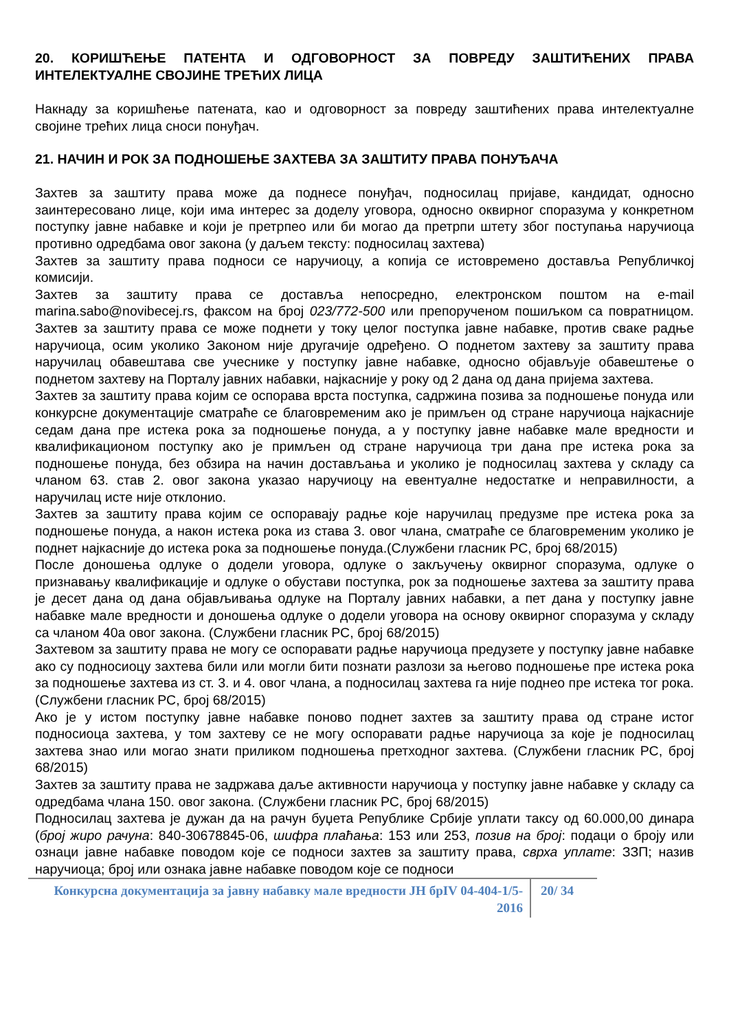20. КОРИШЋЕЊЕ ПАТЕНТА И ОДГОВОРНОСТ ЗА ПОВРЕДУ ЗАШТИЋЕНИХ ПРАВА ИНТЕЛЕКТУАЛНЕ СВОЈИНЕ ТРЕЋИХ ЛИЦА
Накнаду за коришћење патената, као и одговорност за повреду заштићених права интелектуалне својине трећих лица сноси понуђач.
21. НАЧИН И РОК ЗА ПОДНОШЕЊЕ ЗАХТЕВА ЗА ЗАШТИТУ ПРАВА ПОНУЂАЧА
Захтев за заштиту права може да поднесе понуђач, подносилац пријаве, кандидат, односно заинтересовано лице, који има интерес за доделу уговора, односно оквирног споразума у конкретном поступку јавне набавке и који је претрпео или би могао да претрпи штету због поступања наручиоца противно одредбама овог закона (у даљем тексту: подносилац захтева)
Захтев за заштиту права подноси се наручиоцу, а копија се истовремено доставља Републичкој комисији.
Захтев за заштиту права се доставља непосредно, електронском поштом на e-mail marina.sabo@novibecej.rs, факсом на број 023/772-500 или препорученом пошиљком са повратницом. Захтев за заштиту права се може поднети у току целог поступка јавне набавке, против сваке радње наручиоца, осим уколико Законом није другачије одређено. О поднетом захтеву за заштиту права наручилац обавештава све учеснике у поступку јавне набавке, односно објављује обавештење о поднетом захтеву на Порталу јавних набавки, најкасније у року од 2 дана од дана пријема захтева.
Захтев за заштиту права којим се оспорава врста поступка, садржина позива за подношење понуда или конкурсне документације сматраће се благовременим ако је примљен од стране наручиоца најкасније седам дана пре истека рока за подношење понуда, а у поступку јавне набавке мале вредности и квалификационом поступку ако је примљен од стране наручиоца три дана пре истека рока за подношење понуда, без обзира на начин достављања и уколико је подносилац захтева у складу са чланом 63. став 2. овог закона указао наручиоцу на евентуалне недостатке и неправилности, а наручилац исте није отклонио.
Захтев за заштиту права којим се оспоравају радње које наручилац предузме пре истека рока за подношење понуда, а након истека рока из става 3. овог члана, сматраће се благовременим уколико је поднет најкасније до истека рока за подношење понуда.(Службени гласник РС, број 68/2015)
После доношења одлуке о додели уговора, одлуке о закључењу оквирног споразума, одлуке о признавању квалификације и одлуке о обустави поступка, рок за подношење захтева за заштиту права је десет дана од дана објављивања одлуке на Порталу јавних набавки, а пет дана у поступку јавне набавке мале вредности и доношења одлуке о додели уговора на основу оквирног споразума у складу са чланом 40а овог закона. (Службени гласник РС, број 68/2015)
Захтевом за заштиту права не могу се оспоравати радње наручиоца предузете у поступку јавне набавке ако су подносиоцу захтева били или могли бити познати разлози за његово подношење пре истека рока за подношење захтева из ст. 3. и 4. овог члана, а подносилац захтева га није поднео пре истека тог рока. (Службени гласник РС, број 68/2015)
Ако је у истом поступку јавне набавке поново поднет захтев за заштиту права од стране истог подносиоца захтева, у том захтеву се не могу оспоравати радње наручиоца за које је подносилац захтева знао или могао знати приликом подношења претходног захтева. (Службени гласник РС, број 68/2015)
Захтев за заштиту права не задржава даље активности наручиоца у поступку јавне набавке у складу са одредбама члана 150. овог закона. (Службени гласник РС, број 68/2015)
Подносилац захтева је дужан да на рачун буџета Републике Србије уплати таксу од 60.000,00 динара (број жиро рачуна: 840-30678845-06, шифра плаћања: 153 или 253, позив на број: подаци о броју или ознаци јавне набавке поводом које се подноси захтев за заштиту права, сврха уплате: ЗЗП; назив наручиоца; број или ознака јавне набавке поводом које се подноси
Конкурсна документација за јавну набавку мале вредности ЈН брIV 04-404-1/5-2016
20/ 34